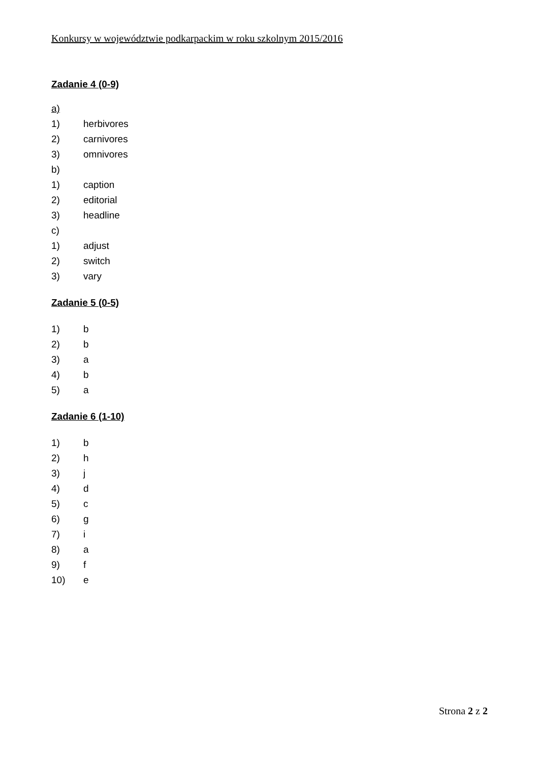Konkursy w województwie podkarpackim w roku szkolnym 2015/2016
Zadanie 4 (0-9)
a)
1) herbivores
2) carnivores
3) omnivores
b)
1) caption
2) editorial
3) headline
c)
1) adjust
2) switch
3) vary
Zadanie 5 (0-5)
1) b
2) b
3) a
4) b
5) a
Zadanie 6 (1-10)
1) b
2) h
3) j
4) d
5) c
6) g
7) i
8) a
9) f
10) e
Strona 2 z 2